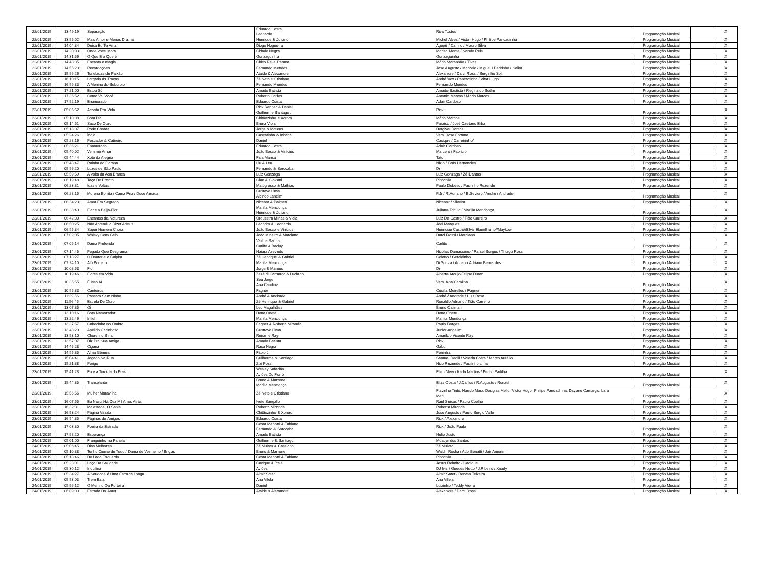| 22/01/2019 | 13:49:19 | Separação | Eduardo Costa Leonardo | Riva Tostes | Programação Musical | | X |
| 22/01/2019 | 13:55:02 | Mais Amor e Menos Drama | Henrique & Juliano | Michel Alves / Victor Hugo / Philipe Pancadinha | Programação Musical | | X |
| 22/01/2019 | 14:04:34 | Deixa Eu Te Amar | Diogo Nogueira | Agepê / Camilo / Mauro Silva | Programação Musical | | X |
| 22/01/2019 | 14:20:03 | Onde Voce Mora | Cidade Negra | Marisa Monte / Nando Reis | Programação Musical | | X |
| 22/01/2019 | 14:31:56 | O Que E o Que é | Gonzaguinha | Gonzaguinha | Programação Musical | | X |
| 22/01/2019 | 14:48:35 | Encanto e magia | Chico Rei e Parana | Mário Maranhão / Tivas | Programação Musical | | X |
| 22/01/2019 | 14:55:23 | Recordações | Fernando Mendes | Jose Augusto / Marcelo / Miguel / Pedrinho / Salim | Programação Musical | | X |
| 22/01/2019 | 15:56:26 | Toneladas de Paixão | Ataide & Alexandre | Alexandre / Darci Rossi / Serginho Sol | Programação Musical | | X |
| 22/01/2019 | 16:10:15 | Largado ás Traças | Zé Neto e Cristiano | André Vox / Pancadinha / Vitor Hugo | Programação Musical | | X |
| 22/01/2019 | 16:56:33 | A Menina do Suburbio | Fernando Mendes | Fernando Mendes | Programação Musical | | X |
| 22/01/2019 | 17:21:00 | Estou Só | Amado Batista | Amado Bastista / Reginaldo Sodré | Programação Musical | | X |
| 22/01/2019 | 17:36:52 | Como Vai Você | Roberto Carlos | Antonio Marcos / Mario Marcos | Programação Musical | | X |
| 22/01/2019 | 17:52:19 | Enamorado | Eduardo Costa | Adair Cardoso | Programação Musical | | X |
| 23/01/2019 | 05:05:52 | Acorda Pra Vida | Rick,Renner & Daniel Guilherme,Santago , | Rick | Programação Musical | | X |
| 23/01/2019 | 05:10:08 | Bom Dia | Chitãozinho e Xororó | Mário Marcos | Programação Musical | | X |
| 23/01/2019 | 05:14:51 | Saco De Ouro | Bruna Viola | Paraiso / José Caetano Erba | Programação Musical | | X |
| 23/01/2019 | 05:18:07 | Pode Chorar | Jorge & Mateus | Dorgival Dantas | Programação Musical | | X |
| 23/01/2019 | 05:24:26 | Índia | Cascatinha & Inhana | Vers. Jose Fortuna | Programação Musical | | X |
| 23/01/2019 | 05:28:16 | Pescador & Catireiro | Daniel | Cacique / Carreirinho/ | Programação Musical | | X |
| 23/01/2019 | 05:36:21 | Enamorado | Eduardo Costa | Adair Cardoso | Programação Musical | | X |
| 23/01/2019 | 05:40:02 | Vem me Amar | João Bosco & Vinícius | Marcelo / Fabricio | Programação Musical | | X |
| 23/01/2019 | 05:44:44 | Xote da Alegria | Fala Mansa | Tato | Programação Musical | | X |
| 23/01/2019 | 05:48:47 | Rainha do Paraná | Liu & Leu | Nizio / Brás Hernandes | Programação Musical | | X |
| 23/01/2019 | 05:56:20 | Luzes de São Paulo | Fernando & Sorocaba | Dr | Programação Musical | | X |
| 23/01/2019 | 05:59:59 | A Volta da Asa Branca | Luiz Gonzaga | Luiz Gonzaga / Zé Dantas | Programação Musical | | X |
| 23/01/2019 | 06:19:48 | Taça De Pranto | Gian & Giovani | Pinóchio | Programação Musical | | X |
| 23/01/2019 | 06:23:31 | Idas e Voltas | Matogrosso & Mathias | Paulo Debetio / Paulinho Rezende | Programação Musical | | X |
| 23/01/2019 | 06:28:15 | Morena Bonita / Cama Fria / Doce Amada | Gustavo Lima Alcindo Landim | P.Jr / R.Adriano / B.Seviero / André / Andrade | Programação Musical | | X |
| 23/01/2019 | 06:34:23 | Amor Em Segredo | Nicanor & Palmerí | Nicanor / Silveira | Programação Musical | | X |
| 23/01/2019 | 06:38:40 | Flor e o Beija-Flor | Marília Mendonça Henrique & Juliano | Juliano Tchula / Marilia Mendonça | Programação Musical | | X |
| 23/01/2019 | 06:42:00 | Encantos da Natureza | Orquestra Minas & Viola | Luiz De Castro / Tião Carreiro | Programação Musical | | X |
| 23/01/2019 | 06:50:25 | Não Aprendi a Dizer Adeus | Leandro & Leonardo | Joel Marques | Programação Musical | | X |
| 23/01/2019 | 06:55:34 | Super Homem Chora | João Bosco e Vinicius | Henrique Castro//Elvis Elan//Bruno//Maykow | Programação Musical | | X |
| 23/01/2019 | 07:02:05 | Whisky Com Gelo | João Mineiro & Marciano | Darci Rossi / Marciano | Programação Musical | | X |
| 23/01/2019 | 07:05:14 | Dama Preferida | Valéria Barros Carlito & Baduy | Carlito | Programação Musical | | X |
| 23/01/2019 | 07:14:45 | Pegada Que Desgrama | Naiara Azevedo | Nicolas Damasceno / Rafael Borges / Thiago Rossi | Programação Musical | | X |
| 23/01/2019 | 07:18:27 | O Doutor e o Caipira | Zé Henrique & Gabriel | Goiano / Geraldinho | Programação Musical | | X |
| 23/01/2019 | 07:24:10 | Alô Porteiro | Marília Mendonça | Di Souza / Adriano Adriano Bernardes | Programação Musical | | X |
| 23/01/2019 | 10:08:53 | Flor | Jorge & Mateus | Dr | Programação Musical | | X |
| 23/01/2019 | 10:19:46 | Flores em Vida | Zezé di Camargo & Luciano | Alberto Araujo/Felipe Duran | Programação Musical | | X |
| 23/01/2019 | 10:35:55 | É Isso Aí | Seu Jorge Ana Carolina | Vers. Ana Carolina | Programação Musical | | X |
| 23/01/2019 | 10:55:33 | Canteiros | Fagner | Cecilia Meirelles / Fagner | Programação Musical | | X |
| 23/01/2019 | 11:29:56 | Pássaro Sem Ninho | André & Andrade | André / Andrade / Luiz Rosa | Programação Musical | | X |
| 23/01/2019 | 11:56:45 | Estrela De Ouro | Zé Henrique & Gabriel | Ronaldo Adriano / Tião Carreiro | Programação Musical | | X |
| 23/01/2019 | 13:07:35 | Oi | Leo Magalhães | Bruno Caliman | Programação Musical | | X |
| 23/01/2019 | 13:10:16 | Boto Namorador | Dona Onete | Dona Onete | Programação Musical | | X |
| 23/01/2019 | 13:22:46 | Infiel | Marília Mendonça | Marilia Mendonça | Programação Musical | | X |
| 23/01/2019 | 13:37:57 | Cabecinha no Ombro | Fagner & Roberta Miranda | Paulo Borges | Programação Musical | | X |
| 23/01/2019 | 13:48:20 | Apelido Carinhoso | Gusttavo Lima | Junior Angelim | Programação Musical | | X |
| 23/01/2019 | 13:53:10 | Chorei no Sinal | Renan e Ray | Amarildo Vicente Ray | Programação Musical | | X |
| 23/01/2019 | 13:57:07 | Diz Pra Sua Amiga | Amado Batista | Rick | Programação Musical | | X |
| 23/01/2019 | 14:45:28 | Cigana | Raça Negra | Gabu | Programação Musical | | X |
| 23/01/2019 | 14:55:35 | Alma Gêmea | Fábio Jr | Peninha | Programação Musical | | X |
| 23/01/2019 | 15:04:41 | Jogado Na Rua | Guilherme & Santiago | Samuel Deolli / Valéria Costa / Marco Aurélio | Programação Musical | | X |
| 23/01/2019 | 15:21:38 | Perigo | Zizi Possi | Nico Rezende / Paulinho Lima | Programação Musical | | X |
| 23/01/2019 | 15:41:28 | Eu e a Torcida do Brasil | Wesley Safadão Aviões Do Forró | Ellen Nery / Kadu Martins / Pedro Padilha | Programação Musical | | X |
| 23/01/2019 | 15:44:35 | Transplante | Bruno & Marrone Marília Mendonça | Elias Costa / J.Carlos / R.Augusto / Ronael | Programação Musical | | X |
| 23/01/2019 | 15:56:56 | Mulher Maravilha | Zé Neto e Cristiano | Flavinho Tinto, Nando Marx, Douglas Mello, Victor Hugo, Philipe Pancadinha, Dayane Camargo, Lara Men | Programação Musical | | X |
| 23/01/2019 | 16:07:55 | Eu Nasci Há Dez Mil Anos Atrás | Ivete Sangalo | Raul Seixas / Paulo Coelho | Programação Musical | | X |
| 23/01/2019 | 16:32:31 | Majestade, O Sabia | Roberta Miranda | Roberta Miranda | Programação Musical | | X |
| 23/01/2019 | 16:53:24 | Página Virada | Chitãozinho & Xororó | José Augusto / Paulo Sérgio Valle | Programação Musical | | X |
| 23/01/2019 | 16:54:35 | Páginas de Amigos | Eduardo Costa | Rick / Alexandre | Programação Musical | | X |
| 23/01/2019 | 17:03:30 | Poeira da Estrada | Cesar Menotti & Fabiano Fernando & Sorocaba | Rick / João Paulo | Programação Musical | | X |
| 23/01/2019 | 17:58:20 | Esperança | Amado Batista | Hélio Justo | Programação Musical | | X |
| 24/01/2019 | 05:01:00 | Franguinho na Panela | Guilherme & Santiago | Moacyr dos Santos | Programação Musical | | X |
| 24/01/2019 | 05:06:45 | Dias Melhores | Zé Mulato & Cassiano | Zé Mulato | Programação Musical | | X |
| 24/01/2019 | 05:10:38 | Tenho Ciume de Tudo / Dama de Vermelho / Brigas | Bruno & Marrone | Waldir Rocha / Ado Benatti / Jair Amorim | Programação Musical | | X |
| 24/01/2019 | 05:18:46 | Do Lado Esquerdo | Cesar Menotti & Fabiano | Pinóchio | Programação Musical | | X |
| 24/01/2019 | 05:23:01 | Laço Da Saudade | Cacique & Pajé | Jesus Belmiro / Cacique | Programação Musical | | X |
| 24/01/2019 | 05:30:12 | Inquilina | Aviões | DJ Ivis / Guedes Netto / J.Ribeiro / Xnady | Programação Musical | | X |
| 24/01/2019 | 05:34:27 | A Saudade é Uma Estrada Longa | Almir Sater | Almir Sater / Renato Teixeira | Programação Musical | | X |
| 24/01/2019 | 05:53:03 | Trem Bala | Ana Vilela | Ana Vilela | Programação Musical | | X |
| 24/01/2019 | 05:56:12 | O Menino Da Porteira | Daniel | Luizinho / Teddy Vieira | Programação Musical | | X |
| 24/01/2019 | 06:09:00 | Estrada Do Amor | Ataide & Alexandre | Alexandre / Darci Rossi | Programação Musical | | X |